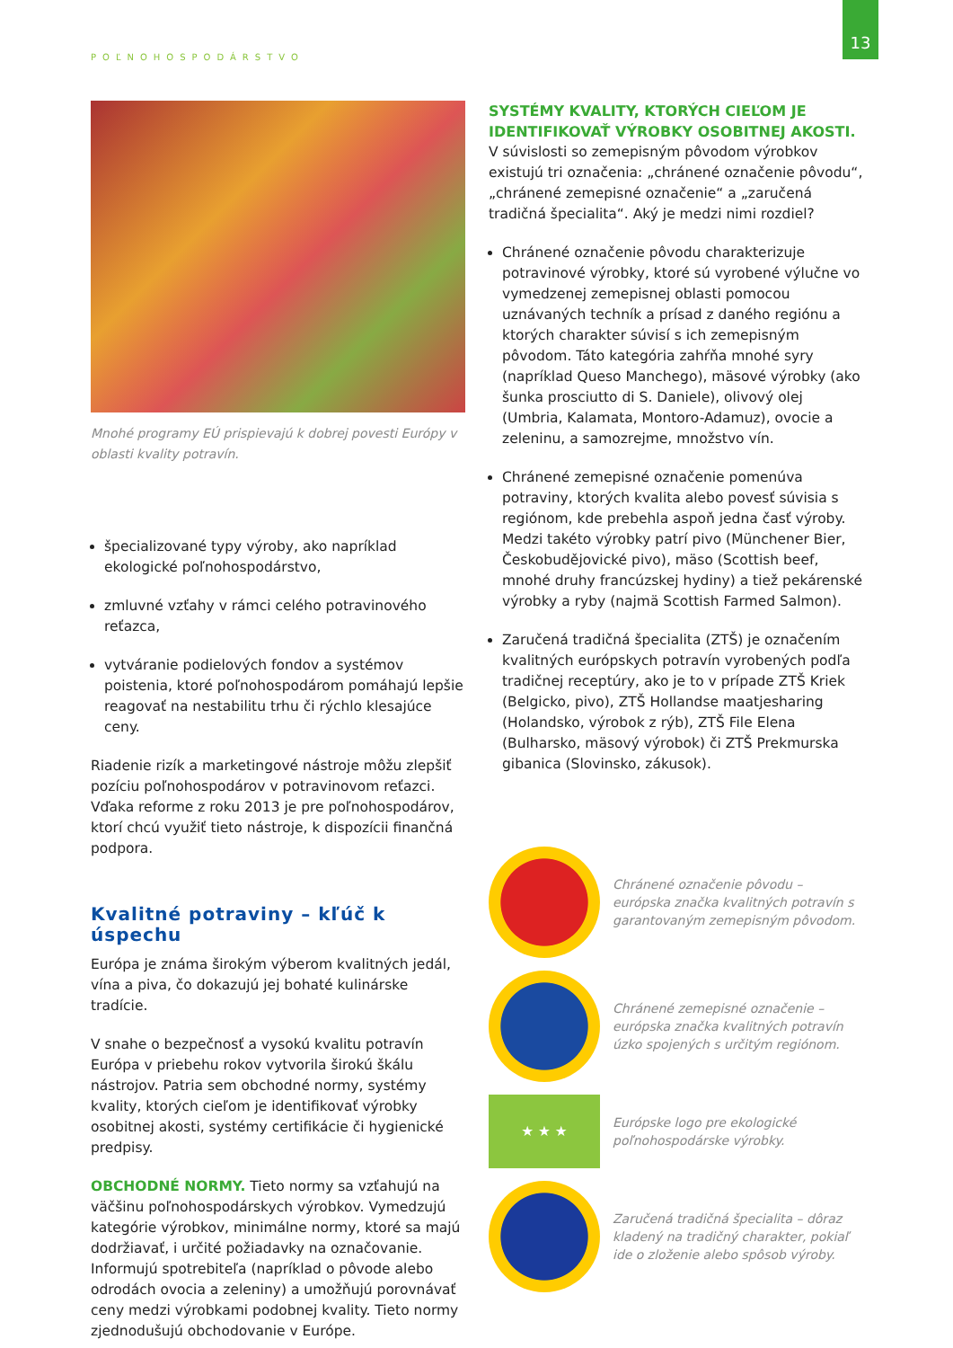POĽNOHOSPODÁRSTVO
13
Mnohé programy EÚ prispievajú k dobrej povesti Európy v oblasti kvality potravín.
špecializované typy výroby, ako napríklad ekologické poľnohospodárstvo,
zmluvné vzťahy v rámci celého potravinového reťazca,
vytváranie podielových fondov a systémov poistenia, ktoré poľnohospodárom pomáhajú lepšie reagovať na nestabilitu trhu či rýchlo klesajúce ceny.
Riadenie rizík a marketingové nástroje môžu zlepšiť pozíciu poľnohospodárov v potravinovom reťazci. Vďaka reforme z roku 2013 je pre poľnohospodárov, ktorí chcú využiť tieto nástroje, k dispozícii finančná podpora.
Kvalitné potraviny – kľúč k úspechu
Európa je známa širokým výberom kvalitných jedál, vína a piva, čo dokazujú jej bohaté kulinárske tradície.
V snahe o bezpečnosť a vysokú kvalitu potravín Európa v priebehu rokov vytvorila širokú škálu nástrojov. Patria sem obchodné normy, systémy kvality, ktorých cieľom je identifikovať výrobky osobitnej akosti, systémy certifikácie či hygienické predpisy.
OBCHODNÉ NORMY. Tieto normy sa vzťahujú na väčšinu poľnohospodárskych výrobkov. Vymedzujú kategórie výrobkov, minimálne normy, ktoré sa majú dodržiavať, i určité požiadavky na označovanie. Informujú spotrebiteľa (napríklad o pôvode alebo odrodách ovocia a zeleniny) a umožňujú porovnávať ceny medzi výrobkami podobnej kvality. Tieto normy zjednodušujú obchodovanie v Európe.
SYSTÉMY KVALITY, KTORÝCH CIEĽOM JE IDENTIFIKOVAŤ VÝROBKY OSOBITNEJ AKOSTI.
V súvislosti so zemepisným pôvodom výrobkov existujú tri označenia: „chránené označenie pôvodu“, „chránené zemepisné označenie“ a „zaručená tradičná špecialita“. Aký je medzi nimi rozdiel?
Chránené označenie pôvodu charakterizuje potravinové výrobky, ktoré sú vyrobené výlučne vo vymedzenej zemepisnej oblasti pomocou uznávaných techník a prísad z daného regiónu a ktorých charakter súvisí s ich zemepisným pôvodom. Táto kategória zahŕňa mnohé syry (napríklad Queso Manchego), mäsové výrobky (ako šunka prosciutto di S. Daniele), olivový olej (Umbria, Kalamata, Montoro-Adamuz), ovocie a zeleninu, a samozrejme, množstvo vín.
Chránené zemepisné označenie pomenúva potraviny, ktorých kvalita alebo povesť súvisia s regiónom, kde prebehla aspoň jedna časť výroby. Medzi takéto výrobky patrí pivo (Münchener Bier, Českobudějovické pivo), mäso (Scottish beef, mnohé druhy francúzskej hydiny) a tiež pekárenské výrobky a ryby (najmä Scottish Farmed Salmon).
Zaručená tradičná špecialita (ZTŠ) je označením kvalitných európskych potravín vyrobených podľa tradičnej receptúry, ako je to v prípade ZTŠ Kriek (Belgicko, pivo), ZTŠ Hollandse maatjesharing (Holandsko, výrobok z rýb), ZTŠ File Elena (Bulharsko, mäsový výrobok) či ZTŠ Prekmurska gibanica (Slovinsko, zákusok).
Chránené označenie pôvodu – európska značka kvalitných potravín s garantovaným zemepisným pôvodom.
Chránené zemepisné označenie – európska značka kvalitných potravín úzko spojených s určitým regiónom.
★ ★ ★
Európske logo pre ekologické poľnohospodárske výrobky.
Zaručená tradičná špecialita – dôraz kladený na tradičný charakter, pokiaľ ide o zloženie alebo spôsob výroby.